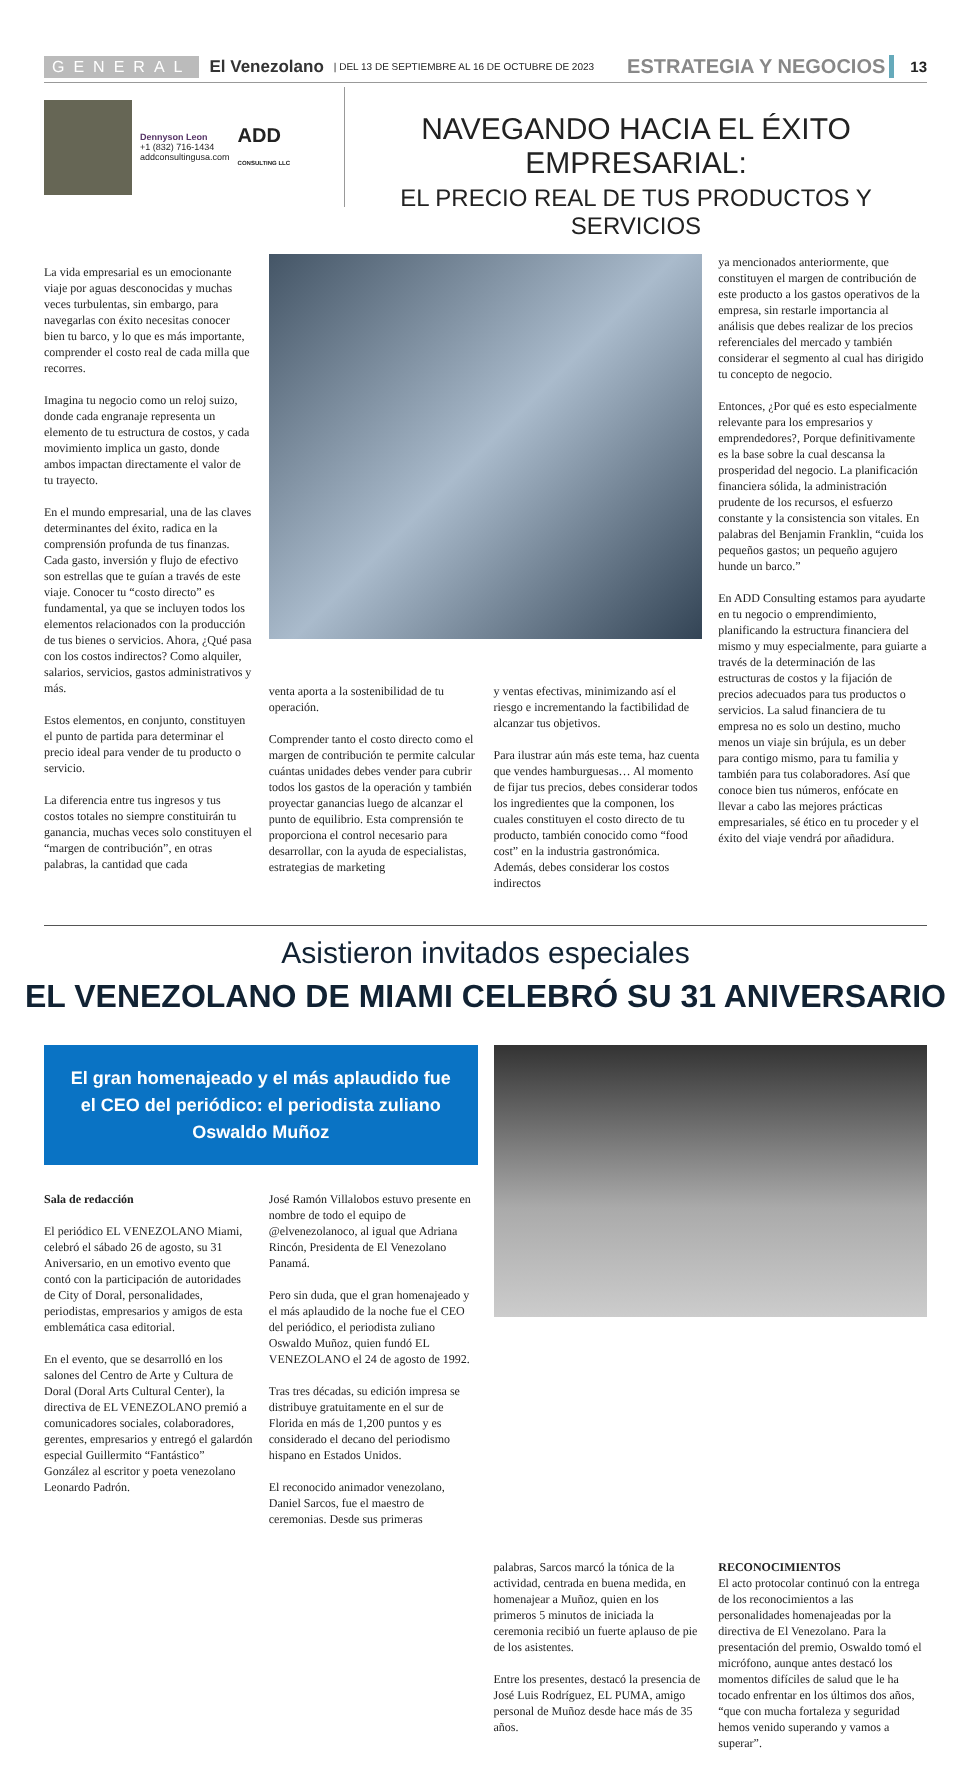GENERAL El Venezolano | DEL 13 DE SEPTIEMBRE AL 16 DE OCTUBRE DE 2023 ESTRATEGIA Y NEGOCIOS 13
Dennyson Leon
+1 (832) 716-1434
addconsultingusa.com
ADD
CONSULTING LLC
NAVEGANDO HACIA EL ÉXITO EMPRESARIAL:
EL PRECIO REAL DE TUS PRODUCTOS Y SERVICIOS
La vida empresarial es un emocionante viaje por aguas desconocidas y muchas veces turbulentas, sin embargo, para navegarlas con éxito necesitas conocer bien tu barco, y lo que es más importante, comprender el costo real de cada milla que recorres.
Imagina tu negocio como un reloj suizo, donde cada engranaje representa un elemento de tu estructura de costos, y cada movimiento implica un gasto, donde ambos impactan directamente el valor de tu trayecto.
En el mundo empresarial, una de las claves determinantes del éxito, radica en la comprensión profunda de tus finanzas. Cada gasto, inversión y flujo de efectivo son estrellas que te guían a través de este viaje. Conocer tu “costo directo” es fundamental, ya que se incluyen todos los elementos relacionados con la producción de tus bienes o servicios. Ahora, ¿Qué pasa con los costos indirectos? Como alquiler, salarios, servicios, gastos administrativos y más.
Estos elementos, en conjunto, constituyen el punto de partida para determinar el precio ideal para vender de tu producto o servicio.
La diferencia entre tus ingresos y tus costos totales no siempre constituirán tu ganancia, muchas veces solo constituyen el “margen de contribución”, en otras palabras, la cantidad que cada
ya mencionados anteriormente, que constituyen el margen de contribución de este producto a los gastos operativos de la empresa, sin restarle importancia al análisis que debes realizar de los precios referenciales del mercado y también considerar el segmento al cual has dirigido tu concepto de negocio.
Entonces, ¿Por qué es esto especialmente relevante para los empresarios y emprendedores?, Porque definitivamente es la base sobre la cual descansa la prosperidad del negocio. La planificación financiera sólida, la administración prudente de los recursos, el esfuerzo constante y la consistencia son vitales. En palabras del Benjamin Franklin, “cuida los pequeños gastos; un pequeño agujero hunde un barco.”
En ADD Consulting estamos para ayudarte en tu negocio o emprendimiento, planificando la estructura financiera del mismo y muy especialmente, para guiarte a través de la determinación de las estructuras de costos y la fijación de precios adecuados para tus productos o servicios. La salud financiera de tu empresa no es solo un destino, mucho menos un viaje sin brújula, es un deber para contigo mismo, para tu familia y también para tus colaboradores. Así que conoce bien tus números, enfócate en llevar a cabo las mejores prácticas empresariales, sé ético en tu proceder y el éxito del viaje vendrá por añadidura.
venta aporta a la sostenibilidad de tu operación.
Comprender tanto el costo directo como el margen de contribución te permite calcular cuántas unidades debes vender para cubrir todos los gastos de la operación y también proyectar ganancias luego de alcanzar el punto de equilibrio. Esta comprensión te proporciona el control necesario para desarrollar, con la ayuda de especialistas, estrategias de marketing
y ventas efectivas, minimizando así el riesgo e incrementando la factibilidad de alcanzar tus objetivos.
Para ilustrar aún más este tema, haz cuenta que vendes hamburguesas… Al momento de fijar tus precios, debes considerar todos los ingredientes que la componen, los cuales constituyen el costo directo de tu producto, también conocido como “food cost” en la industria gastronómica. Además, debes considerar los costos indirectos
Asistieron invitados especiales
EL VENEZOLANO DE MIAMI CELEBRÓ SU 31 ANIVERSARIO
El gran homenajeado y el más aplaudido fue el CEO del periódico: el periodista zuliano Oswaldo Muñoz
Sala de redacción
El periódico EL VENEZOLANO Miami, celebró el sábado 26 de agosto, su 31 Aniversario, en un emotivo evento que contó con la participación de autoridades de City of Doral, personalidades, periodistas, empresarios y amigos de esta emblemática casa editorial.
En el evento, que se desarrolló en los salones del Centro de Arte y Cultura de Doral (Doral Arts Cultural Center), la directiva de EL VENEZOLANO premió a comunicadores sociales, colaboradores, gerentes, empresarios y entregó el galardón especial Guillermito “Fantástico” González al escritor y poeta venezolano Leonardo Padrón.
José Ramón Villalobos estuvo presente en nombre de todo el equipo de @elvenezolanoco, al igual que Adriana Rincón, Presidenta de El Venezolano Panamá.
Pero sin duda, que el gran homenajeado y el más aplaudido de la noche fue el CEO del periódico, el periodista zuliano Oswaldo Muñoz, quien fundó EL VENEZOLANO el 24 de agosto de 1992.
Tras tres décadas, su edición impresa se distribuye gratuitamente en el sur de Florida en más de 1,200 puntos y es considerado el decano del periodismo hispano en Estados Unidos.
El reconocido animador venezolano, Daniel Sarcos, fue el maestro de ceremonias. Desde sus primeras
palabras, Sarcos marcó la tónica de la actividad, centrada en buena medida, en homenajear a Muñoz, quien en los primeros 5 minutos de iniciada la ceremonia recibió un fuerte aplauso de pie de los asistentes.
Entre los presentes, destacó la presencia de José Luis Rodríguez, EL PUMA, amigo personal de Muñoz desde hace más de 35 años.
RECONOCIMIENTOS
El acto protocolar continuó con la entrega de los reconocimientos a las personalidades homenajeadas por la directiva de El Venezolano. Para la presentación del premio, Oswaldo tomó el micrófono, aunque antes destacó los momentos difíciles de salud que le ha tocado enfrentar en los últimos dos años, “que con mucha fortaleza y seguridad hemos venido superando y vamos a superar”.